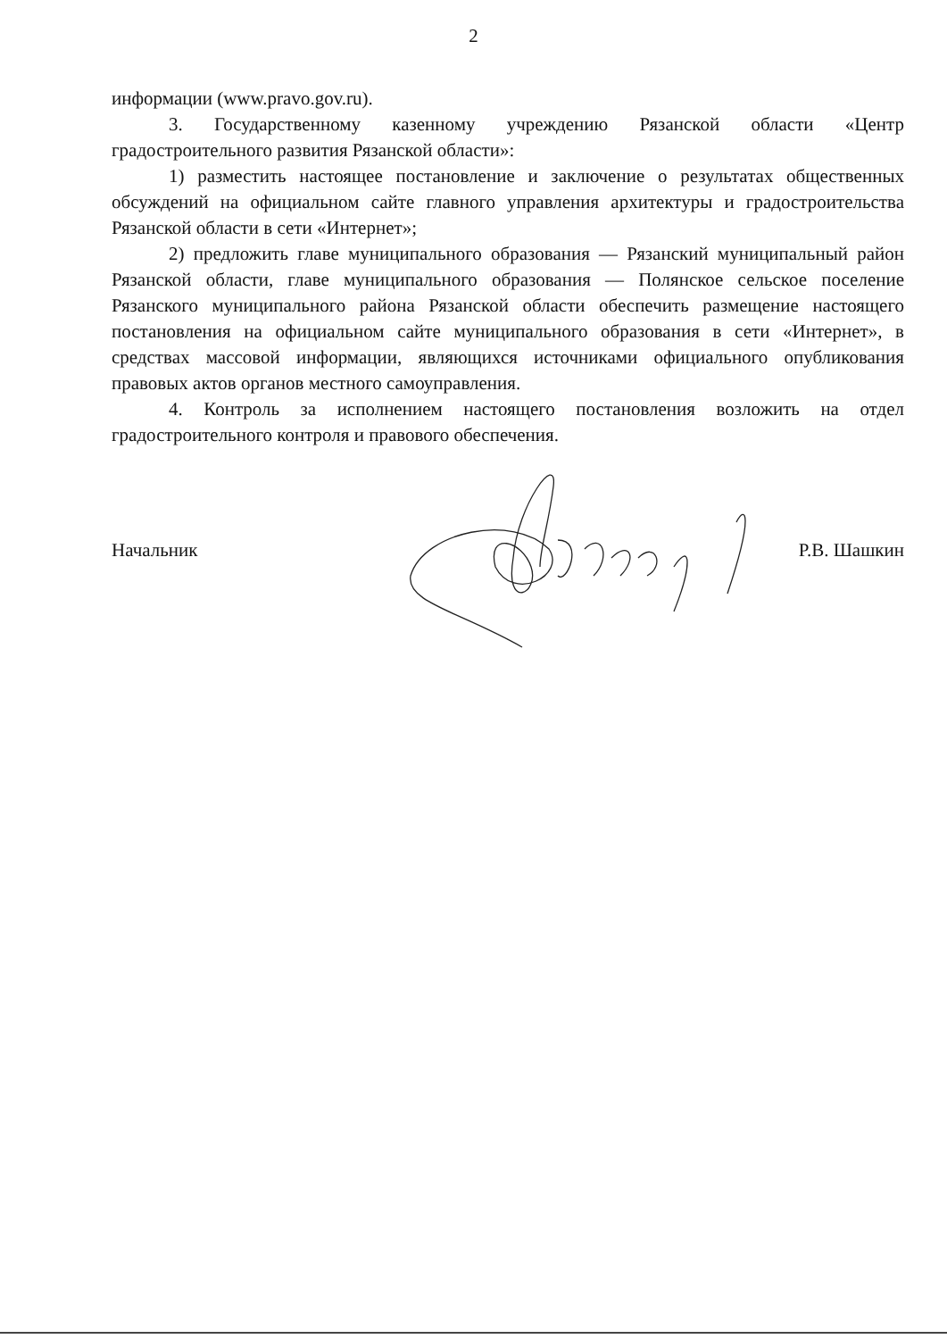2
информации (www.pravo.gov.ru).
3. Государственному казенному учреждению Рязанской области «Центр градостроительного развития Рязанской области»:
1) разместить настоящее постановление и заключение о результатах общественных обсуждений на официальном сайте главного управления архитектуры и градостроительства Рязанской области в сети «Интернет»;
2) предложить главе муниципального образования — Рязанский муниципальный район Рязанской области, главе муниципального образования — Полянское сельское поселение Рязанского муниципального района Рязанской области обеспечить размещение настоящего постановления на официальном сайте муниципального образования в сети «Интернет», в средствах массовой информации, являющихся источниками официального опубликования правовых актов органов местного самоуправления.
4. Контроль за исполнением настоящего постановления возложить на отдел градостроительного контроля и правового обеспечения.
Начальник Р.В. Шашкин